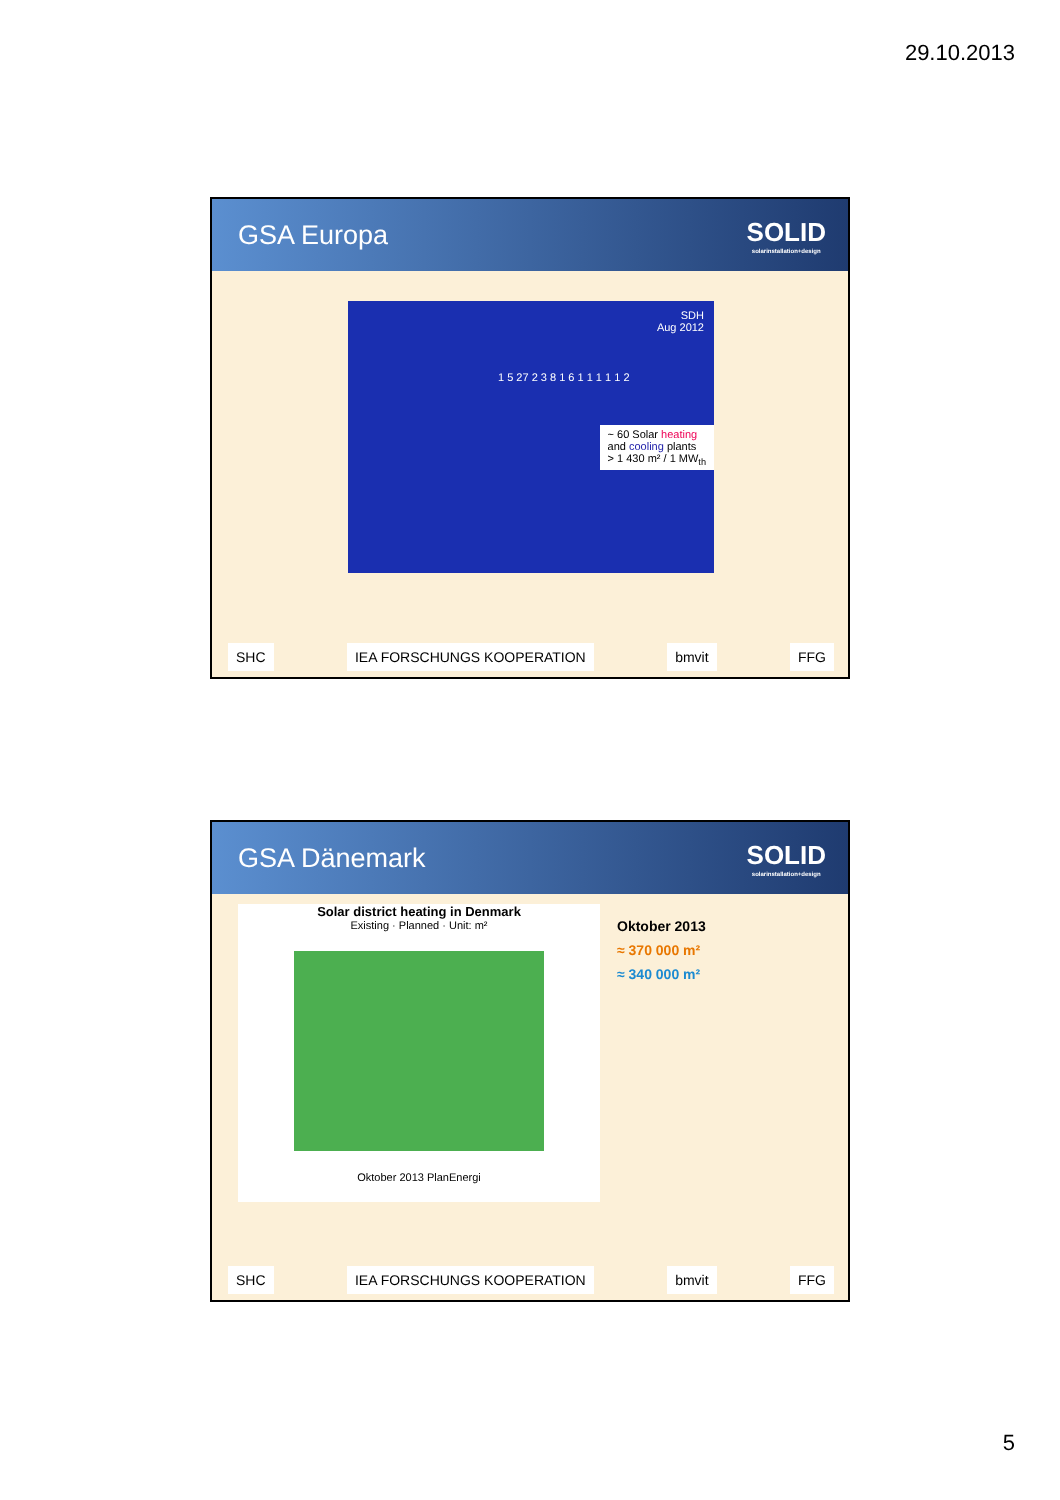29.10.2013
GSA Europa SOLID
solarinstallation+design
SDH
Aug 2012
~ 60 Solar heating
and cooling plants
> 1 430 m² / 1 MW<sub>th</sub>
1 5 27 2 3 8 1 6 1 1 1 1 1 2
SHC IEA FORSCHUNGS KOOPERATION bmvit FFG
GSA Dänemark SOLID
solarinstallation+design
Solar district heating in Denmark
Existing · Planned · Unit: m²
Oktober 2013 PlanEnergi
Oktober 2013
≈ 370 000 m²
≈ 340 000 m²
SHC IEA FORSCHUNGS KOOPERATION bmvit FFG
5